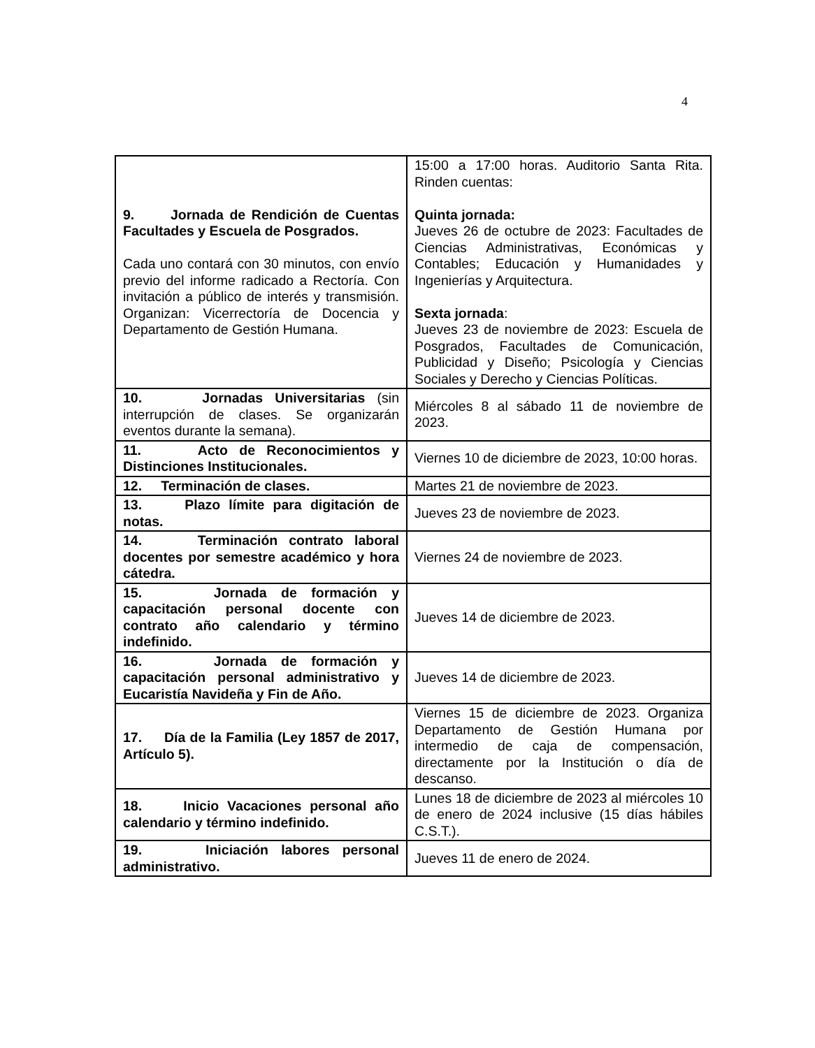4
| 9. Jornada de Rendición de Cuentas Facultades y Escuela de Posgrados. Cada uno contará con 30 minutos, con envío previo del informe radicado a Rectoría. Con invitación a público de interés y transmisión. Organizan: Vicerrectoría de Docencia y Departamento de Gestión Humana. | 15:00 a 17:00 horas. Auditorio Santa Rita. Rinden cuentas: Quinta jornada: Jueves 26 de octubre de 2023: Facultades de Ciencias Administrativas, Económicas y Contables; Educación y Humanidades y Ingenierías y Arquitectura. Sexta jornada : Jueves 23 de noviembre de 2023: Escuela de Posgrados, Facultades de Comunicación, Publicidad y Diseño; Psicología y Ciencias Sociales y Derecho y Ciencias Políticas. |
| 10. Jornadas Universitarias (sin interrupción de clases. Se organizarán eventos durante la semana). | Miércoles 8 al sábado 11 de noviembre de 2023. |
| 11. Acto de Reconocimientos y Distinciones Institucionales. | Viernes 10 de diciembre de 2023, 10:00 horas. |
| 12. Terminación de clases. | Martes 21 de noviembre de 2023. |
| 13. Plazo límite para digitación de notas. | Jueves 23 de noviembre de 2023. |
| 14. Terminación contrato laboral docentes por semestre académico y hora cátedra. | Viernes 24 de noviembre de 2023. |
| 15. Jornada de formación y capacitación personal docente con contrato año calendario y término indefinido. | Jueves 14 de diciembre de 2023. |
| 16. Jornada de formación y capacitación personal administrativo y Eucaristía Navideña y Fin de Año. | Jueves 14 de diciembre de 2023. |
| 17. Día de la Familia (Ley 1857 de 2017, Artículo 5). | Viernes 15 de diciembre de 2023. Organiza Departamento de Gestión Humana por intermedio de caja de compensación, directamente por la Institución o día de descanso. |
| 18. Inicio Vacaciones personal año calendario y término indefinido. | Lunes 18 de diciembre de 2023 al miércoles 10 de enero de 2024 inclusive (15 días hábiles C.S.T.). |
| 19. Iniciación labores personal administrativo. | Jueves 11 de enero de 2024. |